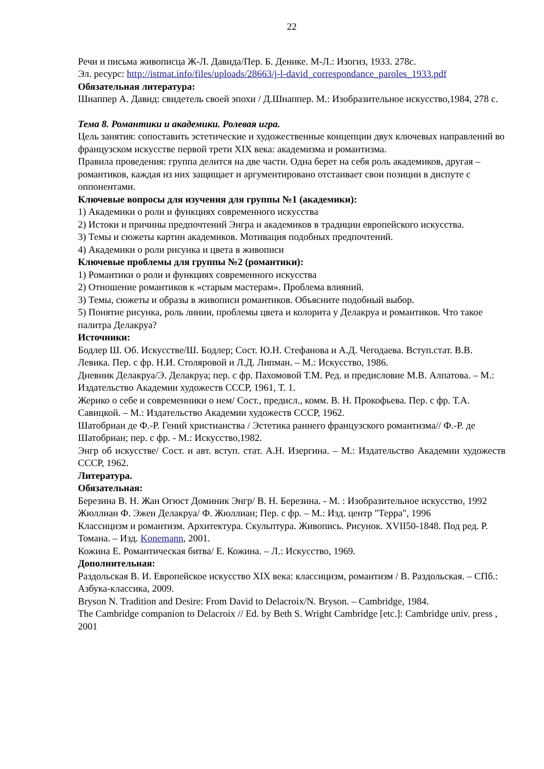22
Речи и письма живописца Ж-Л. Давида/Пер. Б. Денике. М-Л.: Изогиз, 1933. 278с.
Эл. ресурс: http://istmat.info/files/uploads/28663/j-l-david_correspondance_paroles_1933.pdf
Обязательная литература:
Шнаппер А. Давид: свидетель своей эпохи / Д.Шнаппер. М.: Изобразительное искусство,1984, 278 с.
Тема 8. Романтики и академики. Ролевая игра.
Цель занятия: сопоставить эстетические и художественные концепции двух ключевых направлений во французском искусстве первой трети XIX века: академизма и романтизма.
Правила проведения: группа делится на две части. Одна берет на себя роль академиков, другая – романтиков, каждая из них защищает и аргументировано отстаивает свои позиции в диспуте с оппонентами.
Ключевые вопросы для изучения для группы №1 (академики):
1) Академики о роли и функциях современного искусства
2) Истоки и причины предпочтений Энгра и академиков в традиции европейского искусства.
3) Темы и сюжеты картин академиков. Мотивация подобных предпочтений.
4) Академики о роли рисунка и цвета в живописи
Ключевые проблемы для группы №2 (романтики):
1) Романтики о роли и функциях современного искусства
2) Отношение романтиков к «старым мастерам». Проблема влияний.
3) Темы, сюжеты и образы в живописи романтиков. Объясните подобный выбор.
5) Понятие рисунка, роль линии, проблемы цвета и колорита у Делакруа и романтиков. Что такое палитра Делакруа?
Источники:
Бодлер Ш. Об. Искусстве/Ш. Бодлер; Сост. Ю.Н. Стефанова и А.Д. Чегодаева. Вступ.стат. В.В. Левика. Пер. с фр. Н.И. Столяровой и Л.Д. Липман. – М.: Искусство, 1986.
Дневник Делакруа/Э. Делакруа; пер. с фр. Пахомовой Т.М. Ред. и предисловие М.В. Алпатова. – М.: Издательство Академии художеств СССР, 1961, Т. 1.
Жерико о себе и современники о нем/ Сост., предисл., комм. В. Н. Прокофьева. Пер. с фр. Т.А. Савицкой. – М.: Издательство Академии художеств СССР, 1962.
Шатобриан де Ф.-Р. Гений христианства / Эстетика раннего французского романтизма// Ф.-Р. де Шатобриан; пер. с фр. - М.: Искусство,1982.
Энгр об искусстве/ Сост. и авт. вступ. стат. А.Н. Изергина. – М.: Издательство Академии художеств СССР, 1962.
Литература.
Обязательная:
Березина В. Н. Жан Огюст Доминик Энгр/ В. Н. Березина. - М. : Изобразительное искусство, 1992
Жюллиан Ф. Эжен Делакруа/ Ф. Жюллиан; Пер. с фр. – М.: Изд. центр "Терра", 1996
Классицизм и романтизм. Архитектура. Скульптура. Живопись. Рисунок. XVII50-1848. Под ред. Р. Томана. – Изд. Konemann, 2001.
Кожина Е. Романтическая битва/ Е. Кожина. – Л.: Искусство, 1969.
Дополнительная:
Раздольская В. И. Европейское искусство XIX века: классицизм, романтизм / В. Раздольская. – СПб.: Азбука-классика, 2009.
Bryson N. Tradition and Desire: From David to Delacroix/N. Bryson. – Cambridge, 1984.
The Cambridge companion to Delacroix // Ed. by Beth S. Wright Cambridge [etc.]: Cambridge univ. press , 2001